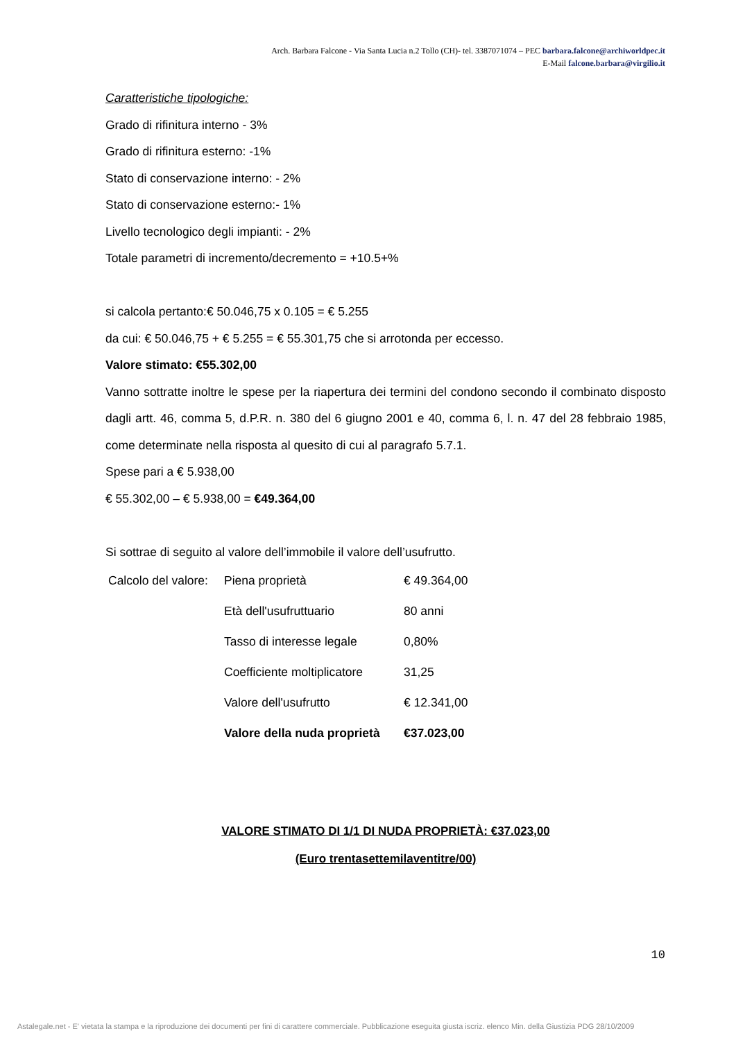Arch. Barbara Falcone - Via Santa Lucia n.2 Tollo (CH)- tel. 3387071074 – PEC barbara.falcone@archiworldpec.it
E-Mail falcone.barbara@virgilio.it
Caratteristiche tipologiche:
Grado di rifinitura interno - 3%
Grado di rifinitura esterno: -1%
Stato di conservazione interno: - 2%
Stato di conservazione esterno:- 1%
Livello tecnologico degli impianti: - 2%
Totale parametri di incremento/decremento = +10.5+%
si calcola pertanto:€ 50.046,75 x 0.105 = € 5.255
da cui: € 50.046,75 + € 5.255 = € 55.301,75 che si arrotonda per eccesso.
Valore stimato: €55.302,00
Vanno sottratte inoltre le spese per la riapertura dei termini del condono secondo il combinato disposto dagli artt. 46, comma 5, d.P.R. n. 380 del 6 giugno 2001 e 40, comma 6, l. n. 47 del 28 febbraio 1985, come determinate nella risposta al quesito di cui al paragrafo 5.7.1.
Spese pari a € 5.938,00
€ 55.302,00 – € 5.938,00 = €49.364,00
Si sottrae di seguito al valore dell’immobile il valore dell’usufrutto.
| Calcolo del valore: | Piena proprietà | € 49.364,00 |
| | Età dell'usufruttuario | 80 anni |
| | Tasso di interesse legale | 0,80% |
| | Coefficiente moltiplicatore | 31,25 |
| | Valore dell'usufrutto | € 12.341,00 |
| | Valore della nuda proprietà | €37.023,00 |
VALORE STIMATO DI 1/1 DI NUDA PROPRIETÀ: €37.023,00
(Euro trentasettemilaventitre/00)
10
Astalegale.net - E' vietata la stampa e la riproduzione dei documenti per fini di carattere commerciale. Pubblicazione eseguita giusta iscriz. elenco Min. della Giustizia PDG 28/10/2009